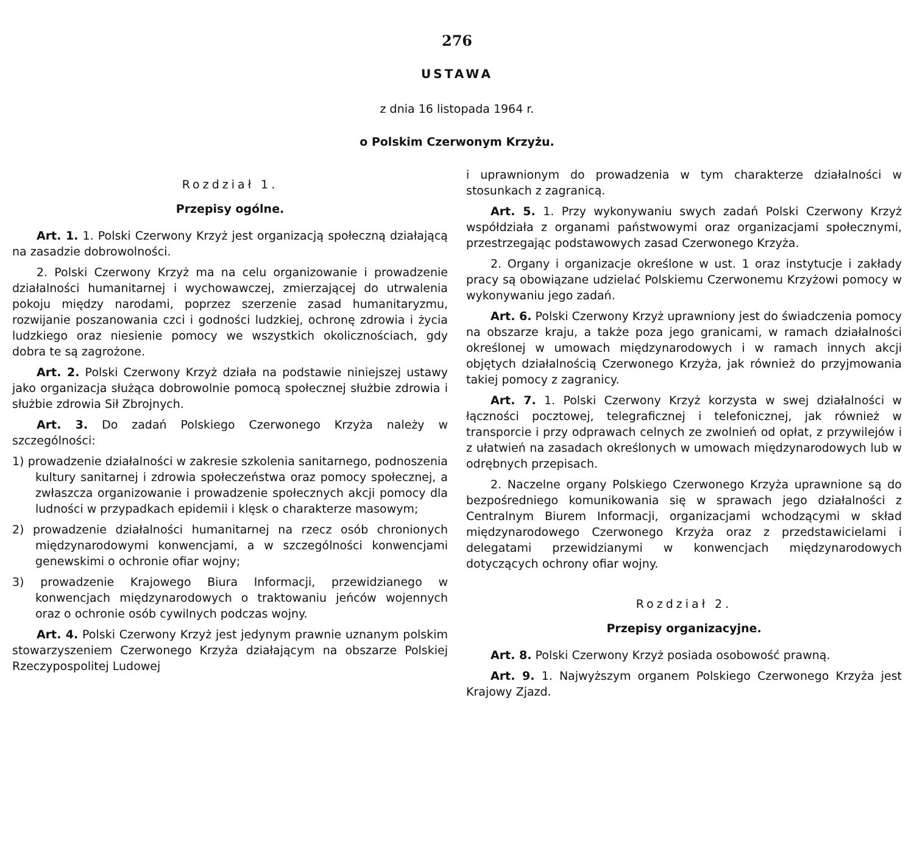276
USTAWA
z dnia 16 listopada 1964 r.
o Polskim Czerwonym Krzyżu.
Rozdział 1.
Przepisy ogólne.
Art. 1. 1. Polski Czerwony Krzyż jest organizacją społeczną działającą na zasadzie dobrowolności.
2. Polski Czerwony Krzyż ma na celu organizowanie i prowadzenie działalności humanitarnej i wychowawczej, zmierzającej do utrwalenia pokoju między narodami, poprzez szerzenie zasad humanitaryzmu, rozwijanie poszanowania czci i godności ludzkiej, ochronę zdrowia i życia ludzkiego oraz niesienie pomocy we wszystkich okolicznościach, gdy dobra te są zagrożone.
Art. 2. Polski Czerwony Krzyż działa na podstawie niniejszej ustawy jako organizacja służąca dobrowolnie pomocą społecznej służbie zdrowia i służbie zdrowia Sił Zbrojnych.
Art. 3. Do zadań Polskiego Czerwonego Krzyża należy w szczególności:
1) prowadzenie działalności w zakresie szkolenia sanitarnego, podnoszenia kultury sanitarnej i zdrowia społeczeństwa oraz pomocy społecznej, a zwłaszcza organizowanie i prowadzenie społecznych akcji pomocy dla ludności w przypadkach epidemii i klęsk o charakterze masowym;
2) prowadzenie działalności humanitarnej na rzecz osób chronionych międzynarodowymi konwencjami, a w szczególności konwencjami genewskimi o ochronie ofiar wojny;
3) prowadzenie Krajowego Biura Informacji, przewidzianego w konwencjach międzynarodowych o traktowaniu jeńców wojennych oraz o ochronie osób cywilnych podczas wojny.
Art. 4. Polski Czerwony Krzyż jest jedynym prawnie uznanym polskim stowarzyszeniem Czerwonego Krzyża działającym na obszarze Polskiej Rzeczypospolitej Ludowej
i uprawnionym do prowadzenia w tym charakterze działalności w stosunkach z zagranicą.
Art. 5. 1. Przy wykonywaniu swych zadań Polski Czerwony Krzyż współdziała z organami państwowymi oraz organizacjami społecznymi, przestrzegając podstawowych zasad Czerwonego Krzyża.
2. Organy i organizacje określone w ust. 1 oraz instytucje i zakłady pracy są obowiązane udzielać Polskiemu Czerwonemu Krzyżowi pomocy w wykonywaniu jego zadań.
Art. 6. Polski Czerwony Krzyż uprawniony jest do świadczenia pomocy na obszarze kraju, a także poza jego granicami, w ramach działalności określonej w umowach międzynarodowych i w ramach innych akcji objętych działalnością Czerwonego Krzyża, jak również do przyjmowania takiej pomocy z zagranicy.
Art. 7. 1. Polski Czerwony Krzyż korzysta w swej działalności w łączności pocztowej, telegraficznej i telefonicznej, jak również w transporcie i przy odprawach celnych ze zwolnień od opłat, z przywilejów i z ułatwień na zasadach określonych w umowach międzynarodowych lub w odrębnych przepisach.
2. Naczelne organy Polskiego Czerwonego Krzyża uprawnione są do bezpośredniego komunikowania się w sprawach jego działalności z Centralnym Biurem Informacji, organizacjami wchodzącymi w skład międzynarodowego Czerwonego Krzyża oraz z przedstawicielami i delegatami przewidzianymi w konwencjach międzynarodowych dotyczących ochrony ofiar wojny.
Rozdział 2.
Przepisy organizacyjne.
Art. 8. Polski Czerwony Krzyż posiada osobowość prawną.
Art. 9. 1. Najwyższym organem Polskiego Czerwonego Krzyża jest Krajowy Zjazd.